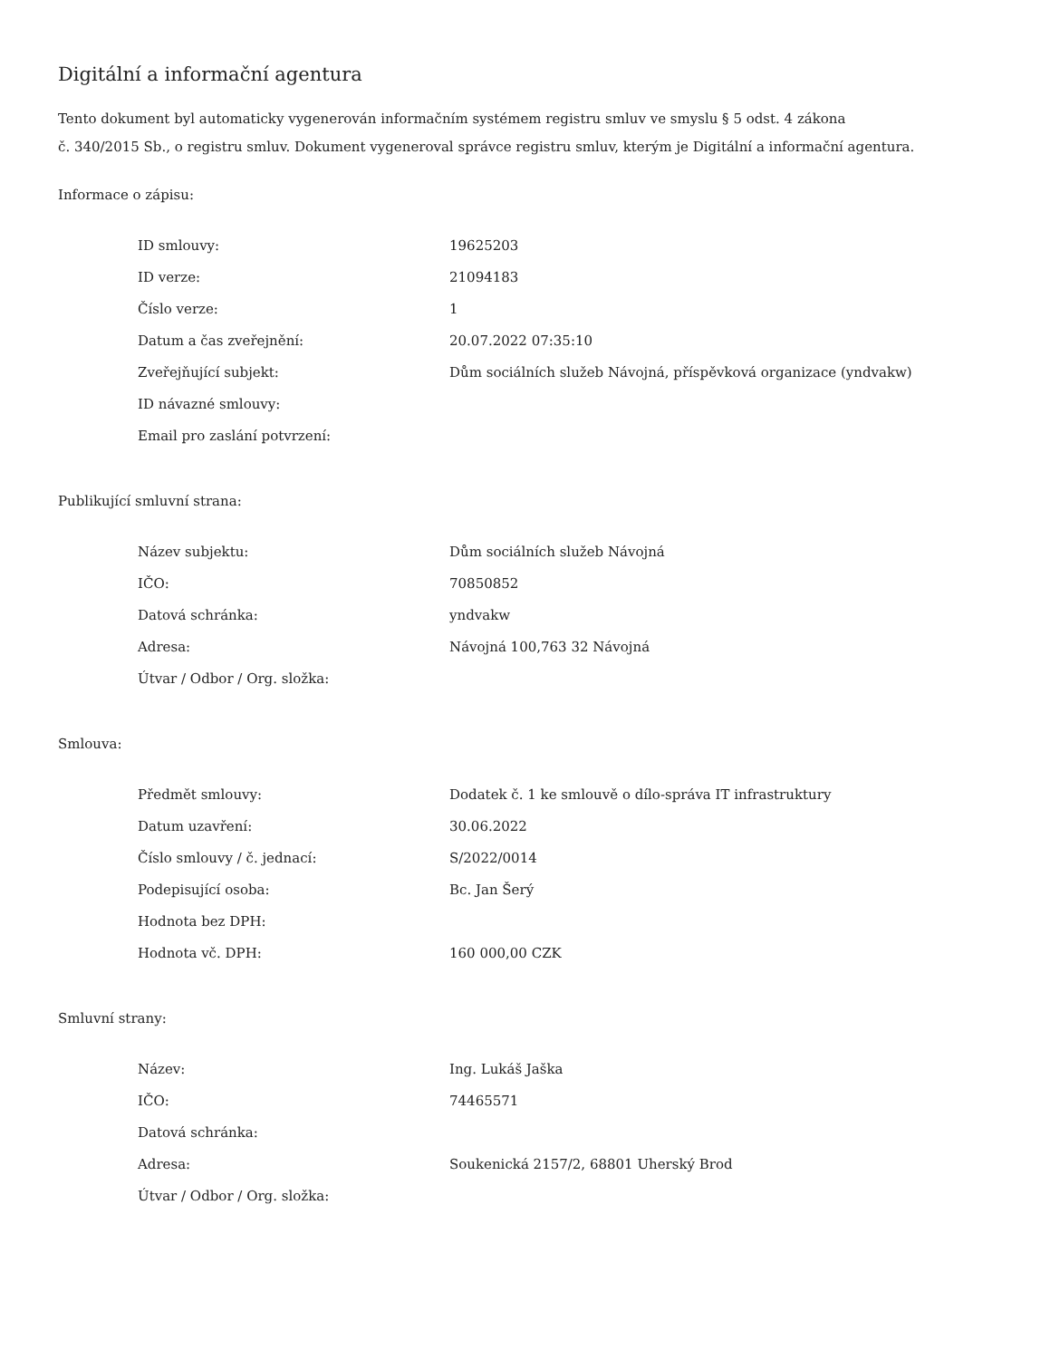Digitální a informační agentura
Tento dokument byl automaticky vygenerován informačním systémem registru smluv ve smyslu § 5 odst. 4 zákona
č. 340/2015 Sb., o registru smluv. Dokument vygeneroval správce registru smluv, kterým je Digitální a informační agentura.
Informace o zápisu:
| ID smlouvy: | 19625203 |
| ID verze: | 21094183 |
| Číslo verze: | 1 |
| Datum a čas zveřejnění: | 20.07.2022 07:35:10 |
| Zveřejňující subjekt: | Dům sociálních služeb Návojná, příspěvková organizace (yndvakw) |
| ID návazné smlouvy: | |
| Email pro zaslání potvrzení: | |
Publikující smluvní strana:
| Název subjektu: | Dům sociálních služeb Návojná |
| IČO: | 70850852 |
| Datová schránka: | yndvakw |
| Adresa: | Návojná 100,763 32 Návojná |
| Útvar / Odbor / Org. složka: | |
Smlouva:
| Předmět smlouvy: | Dodatek č. 1 ke smlouvě o dílo-správa IT infrastruktury |
| Datum uzavření: | 30.06.2022 |
| Číslo smlouvy / č. jednací: | S/2022/0014 |
| Podepisující osoba: | Bc. Jan Šerý |
| Hodnota bez DPH: | |
| Hodnota vč. DPH: | 160 000,00 CZK |
Smluvní strany:
| Název: | Ing. Lukáš Jaška |
| IČO: | 74465571 |
| Datová schránka: | |
| Adresa: | Soukenická 2157/2, 68801 Uherský Brod |
| Útvar / Odbor / Org. složka: | |